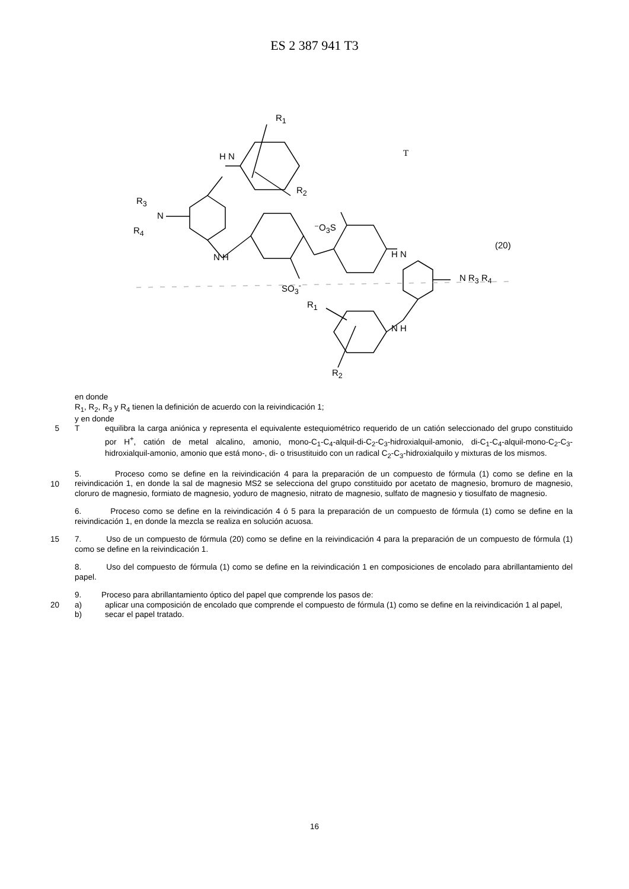ES 2 387 941 T3
R<sub>1</sub>
H N
R<sub>2</sub>
T
R<sub>3</sub>
N
R<sub>4</sub>
N H
⁻O<sub>3</sub>S
(20)
H N
SO<sub>3</sub><sup>-</sup>
N R<sub>3</sub> R<sub>4</sub>
R<sub>1</sub>
N H
R<sub>2</sub>
en donde
R<sub>1</sub>, R<sub>2</sub>, R<sub>3</sub> y R<sub>4</sub> tienen la definición de acuerdo con la reivindicación 1;
y en donde
5 T equilibra la carga aniónica y representa el equivalente estequiométrico requerido de un catión seleccionado del grupo constituido por H<sup>+</sup>, catión de metal alcalino, amonio, mono-C<sub>1</sub>-C<sub>4</sub>-alquil-di-C<sub>2</sub>-C<sub>3</sub>-hidroxialquil-amonio, di-C<sub>1</sub>-C<sub>4</sub>-alquil-mono-C<sub>2</sub>-C<sub>3</sub>-hidroxialquil-amonio, amonio que está mono-, di- o trisustituido con un radical C<sub>2</sub>-C<sub>3</sub>-hidroxialquilo y mixturas de los mismos.
5. Proceso como se define en la reivindicación 4 para la preparación de un compuesto de fórmula (1) como se
10
define en la reivindicación 1, en donde la sal de magnesio MS2 se selecciona del grupo constituido por acetato de magnesio, bromuro de magnesio, cloruro de magnesio, formiato de magnesio, yoduro de magnesio, nitrato de magnesio, sulfato de magnesio y tiosulfato de magnesio.
6. Proceso como se define en la reivindicación 4 ó 5 para la preparación de un compuesto de fórmula (1) como se define en la reivindicación 1, en donde la mezcla se realiza en solución acuosa.
15 7. Uso de un compuesto de fórmula (20) como se define en la reivindicación 4 para la preparación de un compuesto de fórmula (1) como se define en la reivindicación 1.
8. Uso del compuesto de fórmula (1) como se define en la reivindicación 1 en composiciones de encolado para abrillantamiento del papel.
9. Proceso para abrillantamiento óptico del papel que comprende los pasos de:
20 a) aplicar una composición de encolado que comprende el compuesto de fórmula (1) como se define en la reivindicación 1 al papel,
b) secar el papel tratado.
16